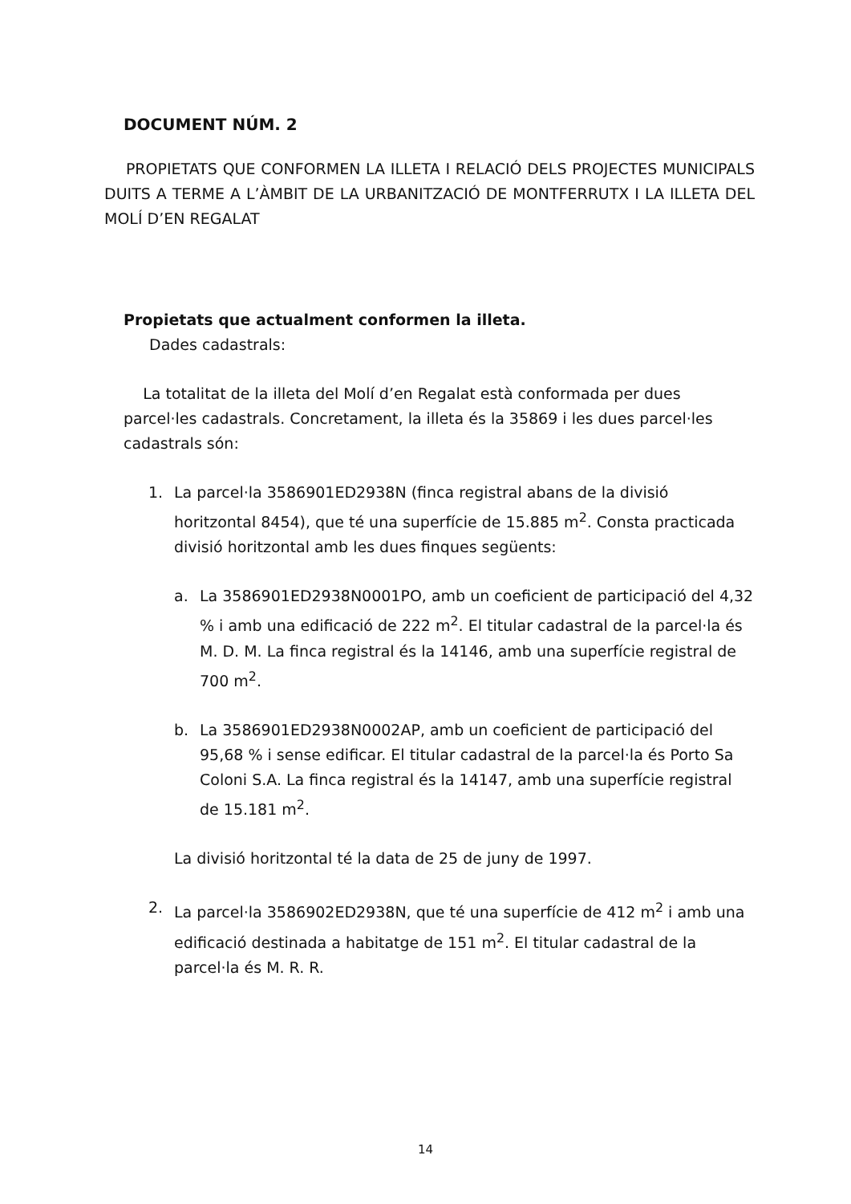DOCUMENT NÚM. 2
PROPIETATS QUE CONFORMEN LA ILLETA I RELACIÓ DELS PROJECTES MUNICIPALS DUITS A TERME A L’ÀMBIT DE LA URBANITZACIÓ DE MONTFERRUTX I LA ILLETA DEL MOLÍ D’EN REGALAT
Propietats que actualment conformen la illeta.
Dades cadastrals:
La totalitat de la illeta del Molí d’en Regalat està conformada per dues parcel·les cadastrals. Concretament, la illeta és la 35869 i les dues parcel·les cadastrals són:
1. La parcel·la 3586901ED2938N (finca registral abans de la divisió horitzontal 8454), que té una superfície de 15.885 m<sup>2</sup>. Consta practicada divisió horitzontal amb les dues finques següents:
a. La 3586901ED2938N0001PO, amb un coeficient de participació del 4,32 % i amb una edificació de 222 m<sup>2</sup>. El titular cadastral de la parcel·la és M. D. M. La finca registral és la 14146, amb una superfície registral de 700 m<sup>2</sup>.
b. La 3586901ED2938N0002AP, amb un coeficient de participació del 95,68 % i sense edificar. El titular cadastral de la parcel·la és Porto Sa Coloni S.A. La finca registral és la 14147, amb una superfície registral de 15.181 m<sup>2</sup>.
La divisió horitzontal té la data de 25 de juny de 1997.
2. La parcel·la 3586902ED2938N, que té una superfície de 412 m<sup>2</sup> i amb una edificació destinada a habitatge de 151 m<sup>2</sup>. El titular cadastral de la parcel·la és M. R. R.
14